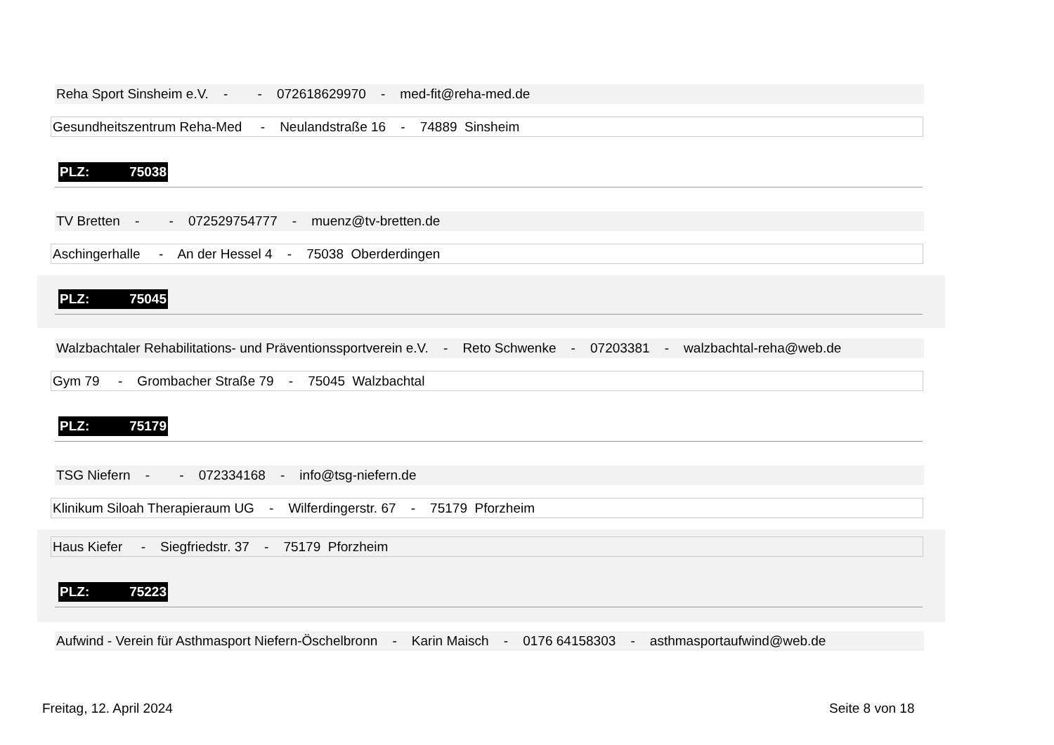Reha Sport Sinsheim e.V. - - 072618629970 - med-fit@reha-med.de
Gesundheitszentrum Reha-Med - Neulandstraße 16 - 74889 Sinsheim
PLZ: 75038
TV Bretten - - 072529754777 - muenz@tv-bretten.de
Aschingerhalle - An der Hessel 4 - 75038 Oberderdingen
PLZ: 75045
Walzbachtaler Rehabilitations- und Präventionssportverein e.V. - Reto Schwenke - 07203381 - walzbachtal-reha@web.de
Gym 79 - Grombacher Straße 79 - 75045 Walzbachtal
PLZ: 75179
TSG Niefern - - 072334168 - info@tsg-niefern.de
Klinikum Siloah Therapieraum UG - Wilferdingerstr. 67 - 75179 Pforzheim
Haus Kiefer - Siegfriedstr. 37 - 75179 Pforzheim
PLZ: 75223
Aufwind - Verein für Asthmasport Niefern-Öschelbronn - Karin Maisch - 0176 64158303 - asthmasportaufwind@web.de
Freitag, 12. April 2024 Seite 8 von 18